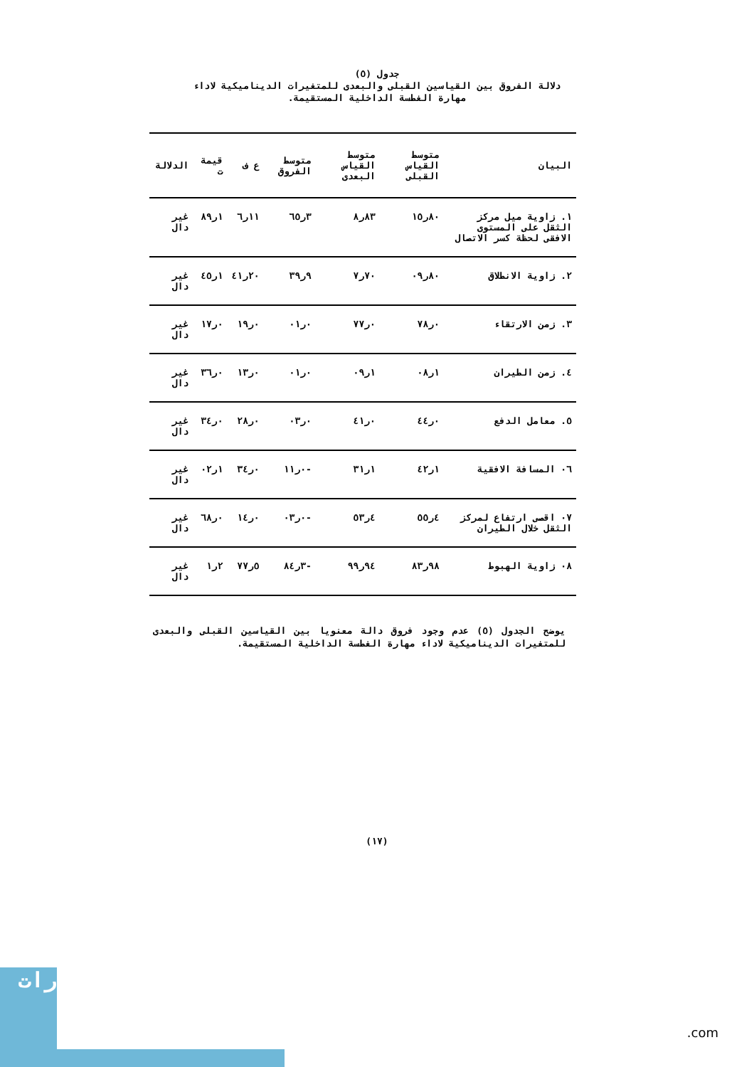جدول (٥)
دلالة الفروق بين القياسين القبلى والبعدى للمتغيرات الديناميكية لاداء مهارة الغطسة الداخلية المستقيمة.
| البيان | متوسط القياس القبلى | متوسط القياس البعدى | متوسط الفروق | ع ف | قيمة ت | الدلالة |
| --- | --- | --- | --- | --- | --- | --- |
| ١. زاوية ميل مركز الثقل على المستوى الافقى لحظة كسر الاتصال | ٨٠ر١٥ | ٨٣ر٨ | ٣ر٦٥ | ١١ر٦ | ١ر٨٩ | غير دال |
| ٢. زاوية الانطلاق | ٨٠ر٠٩ | ٧٠ر٧ | ٩ر٣٩ | ٢٠ر٤١ | ١ر٤٥ | غير دال |
| ٣. زمن الارتقاء | ٠ر٧٨ | ٠ر٧٧ | ٠ر٠١ | ٠ر١٩ | ٠ر١٧ | غير دال |
| ٤. زمن الطيران | ١ر٠٨ | ١ر٠٩ | ٠ر٠١ | ٠ر١٣ | ٠ر٣٦ | غير دال |
| ٥. معامل الدفع | ٠ر٤٤ | ٠ر٤١ | ٠ر٠٣ | ٠ر٢٨ | ٠ر٣٤ | غير دال |
| ٠٦ المسافة الافقية | ١ر٤٢ | ١ر٣١ | -٠ر١١ | ٠ر٣٤ | ١ر٠٢ | غير دال |
| ٠٧ اقصى ارتفاع لمركز الثقل خلال الطيران | ٤ر٥٥ | ٤ر٥٣ | -٠ر٠٣ | ٠ر١٤ | ٠ر٦٨ | غير دال |
| ٠٨ زاوية الهبوط | ٩٨ر٨٣ | ٩٤ر٩٩ | -٣ر٨٤ | ٥ر٧٧ | ٢ر١ | غير دال |
يوضح الجدول (٥) عدم وجود فروق دالة معنويا بين القياسين القبلى والبعدى للمتغيرات الديناميكية لاداء مهارة الغطسة الداخلية المستقيمة.
(١٧)
رات
.com